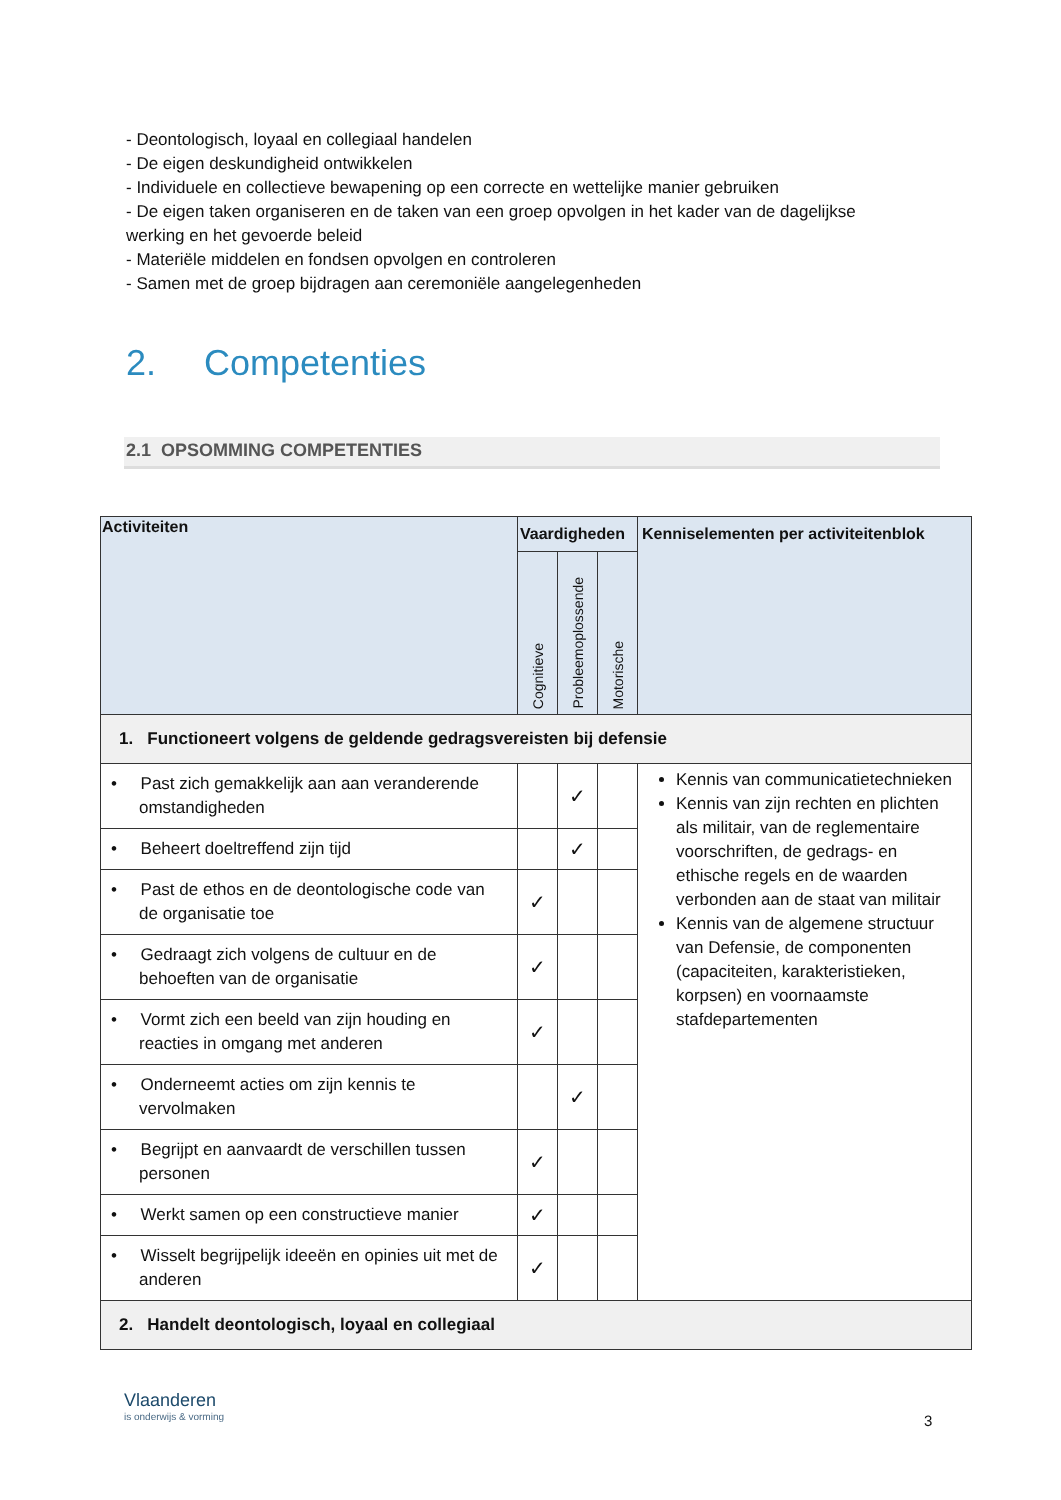- Deontologisch, loyaal en collegiaal handelen
- De eigen deskundigheid ontwikkelen
- Individuele en collectieve bewapening op een correcte en wettelijke manier gebruiken
- De eigen taken organiseren en de taken van een groep opvolgen in het kader van de dagelijkse werking en het gevoerde beleid
- Materiële middelen en fondsen opvolgen en controleren
- Samen met de groep bijdragen aan ceremoniële aangelegenheden
2. Competenties
2.1 OPSOMMING COMPETENTIES
| Activiteiten | Vaardigheden | | | Kenniselementen per activiteitenblok |
| --- | --- | --- | --- | --- |
| | Cognitieve | Probleemoplossende | Motorische | |
| 1. Functioneert volgens de geldende gedragsvereisten bij defensie | | | | |
| • Past zich gemakkelijk aan aan veranderende omstandigheden | | ✓ | | Kennis van communicatietechnieken Kennis van zijn rechten en plichten als militair, van de reglementaire voorschriften, de gedrags- en ethische regels en de waarden verbonden aan de staat van militair Kennis van de algemene structuur van Defensie, de componenten (capaciteiten, karakteristieken, korpsen) en voornaamste stafdepartementen |
| • Beheert doeltreffend zijn tijd | | ✓ | | |
| • Past de ethos en de deontologische code van de organisatie toe | ✓ | | | |
| • Gedraagt zich volgens de cultuur en de behoeften van de organisatie | ✓ | | | |
| • Vormt zich een beeld van zijn houding en reacties in omgang met anderen | ✓ | | | |
| • Onderneemt acties om zijn kennis te vervolmaken | | ✓ | | |
| • Begrijpt en aanvaardt de verschillen tussen personen | ✓ | | | |
| • Werkt samen op een constructieve manier | ✓ | | | |
| • Wisselt begrijpelijk ideeën en opinies uit met de anderen | ✓ | | | |
| 2. Handelt deontologisch, loyaal en collegiaal | | | | |
Vlaanderen
is onderwijs & vorming
3